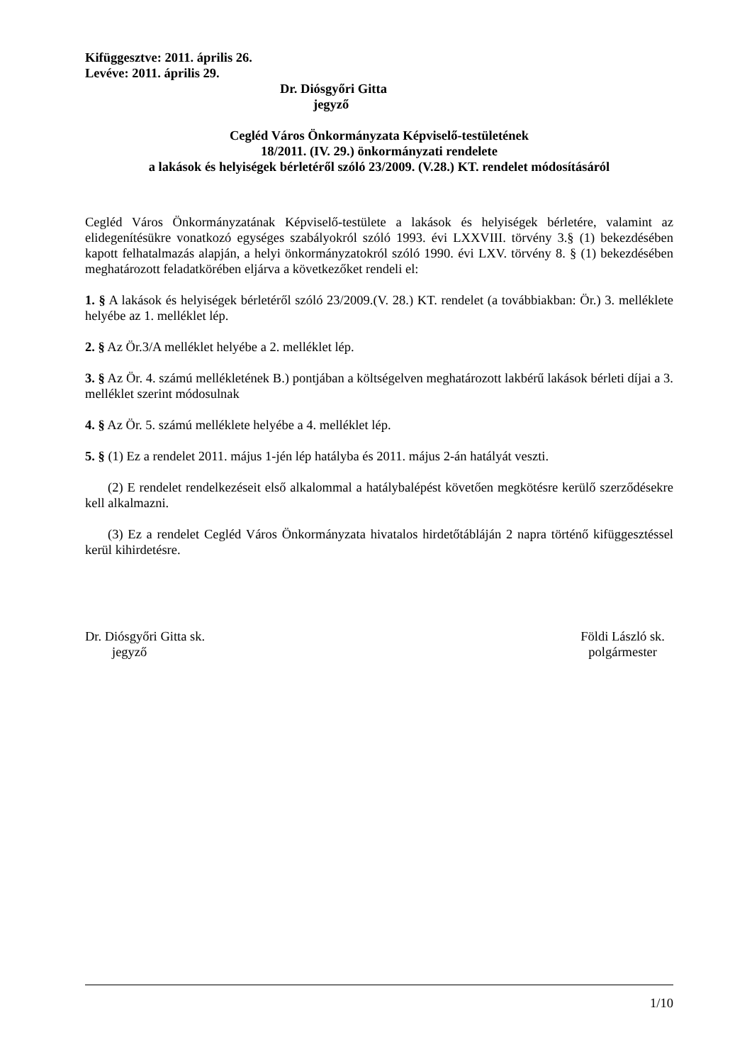Kifüggesztve: 2011. április 26.
Levéve: 2011. április 29.
Dr. Diósgyőri Gitta
jegyző
Cegléd Város Önkormányzata Képviselő-testületének
18/2011. (IV. 29.) önkormányzati rendelete
a lakások és helyiségek bérletéről szóló 23/2009. (V.28.) KT. rendelet módosításáról
Cegléd Város Önkormányzatának Képviselő-testülete a lakások és helyiségek bérletére, valamint az elidegenítésükre vonatkozó egységes szabályokról szóló 1993. évi LXXVIII. törvény 3.§ (1) bekezdésében kapott felhatalmazás alapján, a helyi önkormányzatokról szóló 1990. évi LXV. törvény 8. § (1) bekezdésében meghatározott feladatkörében eljárva a következőket rendeli el:
1. § A lakások és helyiségek bérletéről szóló 23/2009.(V. 28.) KT. rendelet (a továbbiakban: Ör.) 3. melléklete helyébe az 1. melléklet lép.
2. § Az Ör.3/A melléklet helyébe a 2. melléklet lép.
3. § Az Ör. 4. számú mellékletének B.) pontjában a költségelven meghatározott lakbérű lakások bérleti díjai a 3. melléklet szerint módosulnak
4. § Az Ör. 5. számú melléklete helyébe a 4. melléklet lép.
5. § (1) Ez a rendelet 2011. május 1-jén lép hatályba és 2011. május 2-án hatályát veszti.
(2) E rendelet rendelkezéseit első alkalommal a hatálybalépést követően megkötésre kerülő szerződésekre kell alkalmazni.
(3) Ez a rendelet Cegléd Város Önkormányzata hivatalos hirdetőtábláján 2 napra történő kifüggesztéssel kerül kihirdetésre.
Dr. Diósgyőri Gitta sk.
jegyző
Földi László sk.
polgármester
1/10